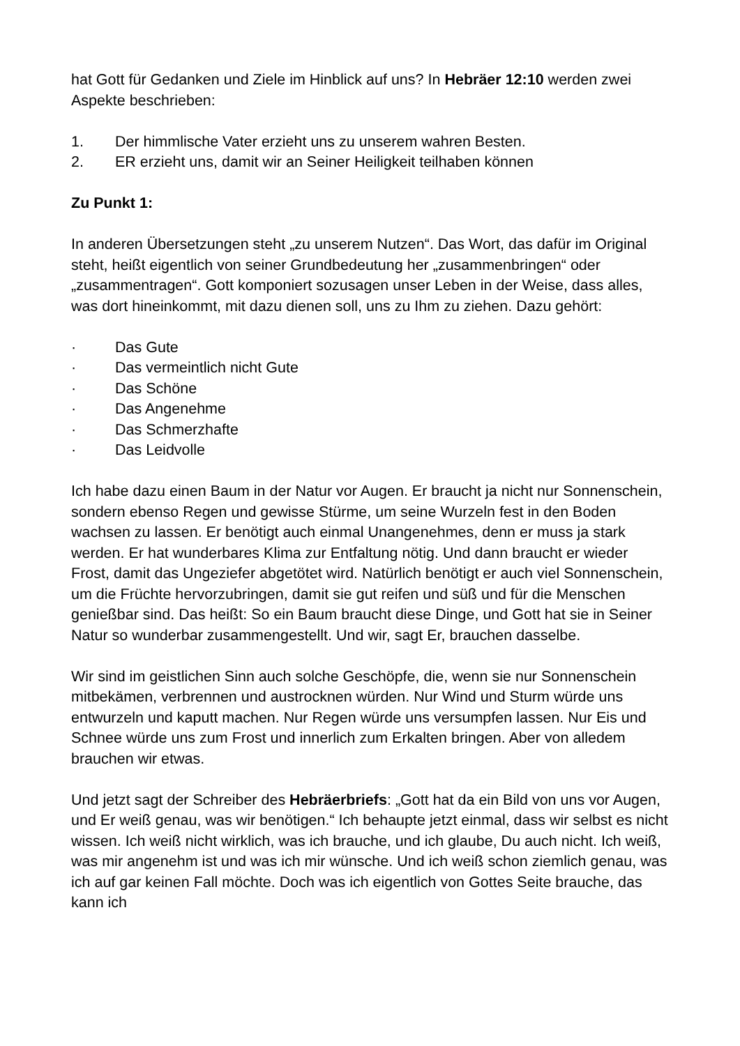hat Gott für Gedanken und Ziele im Hinblick auf uns? In Hebräer 12:10 werden zwei Aspekte beschrieben:
1. Der himmlische Vater erzieht uns zu unserem wahren Besten.
2. ER erzieht uns, damit wir an Seiner Heiligkeit teilhaben können
Zu Punkt 1:
In anderen Übersetzungen steht „zu unserem Nutzen“. Das Wort, das dafür im Original steht, heißt eigentlich von seiner Grundbedeutung her „zusammenbringen“ oder „zusammentragen“. Gott komponiert sozusagen unser Leben in der Weise, dass alles, was dort hineinkommt, mit dazu dienen soll, uns zu Ihm zu ziehen. Dazu gehört:
· Das Gute
· Das vermeintlich nicht Gute
· Das Schöne
· Das Angenehme
· Das Schmerzhafte
· Das Leidvolle
Ich habe dazu einen Baum in der Natur vor Augen. Er braucht ja nicht nur Sonnenschein, sondern ebenso Regen und gewisse Stürme, um seine Wurzeln fest in den Boden wachsen zu lassen. Er benötigt auch einmal Unangenehmes, denn er muss ja stark werden. Er hat wunderbares Klima zur Entfaltung nötig. Und dann braucht er wieder Frost, damit das Ungeziefer abgetötet wird. Natürlich benötigt er auch viel Sonnenschein, um die Früchte hervorzubringen, damit sie gut reifen und süß und für die Menschen genießbar sind. Das heißt: So ein Baum braucht diese Dinge, und Gott hat sie in Seiner Natur so wunderbar zusammengestellt. Und wir, sagt Er, brauchen dasselbe.
Wir sind im geistlichen Sinn auch solche Geschöpfe, die, wenn sie nur Sonnenschein mitbekämen, verbrennen und austrocknen würden. Nur Wind und Sturm würde uns entwurzeln und kaputt machen. Nur Regen würde uns versumpfen lassen. Nur Eis und Schnee würde uns zum Frost und innerlich zum Erkalten bringen. Aber von alledem brauchen wir etwas.
Und jetzt sagt der Schreiber des Hebräerbriefs: „Gott hat da ein Bild von uns vor Augen, und Er weiß genau, was wir benötigen.“ Ich behaupte jetzt einmal, dass wir selbst es nicht wissen. Ich weiß nicht wirklich, was ich brauche, und ich glaube, Du auch nicht. Ich weiß, was mir angenehm ist und was ich mir wünsche. Und ich weiß schon ziemlich genau, was ich auf gar keinen Fall möchte. Doch was ich eigentlich von Gottes Seite brauche, das kann ich